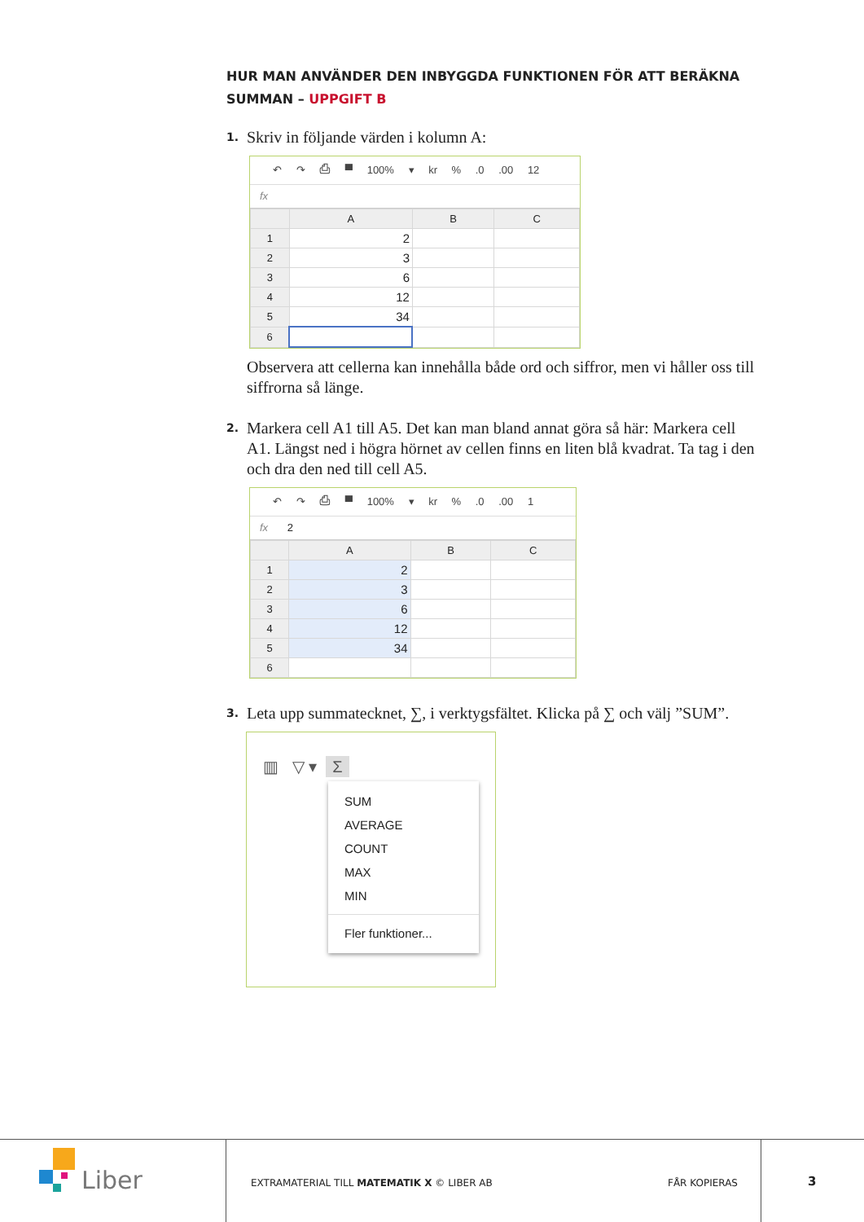HUR MAN ANVÄNDER DEN INBYGGDA FUNKTIONEN FÖR ATT BERÄKNA SUMMAN – UPPGIFT B
1. Skriv in följande värden i kolumn A:
↶ ↷ ⎙ ▀ 100% ▾ kr % .0 .00 12
fx
| | A | B | C |
| --- | --- | --- | --- |
| 1 | 2 | | |
| 2 | 3 | | |
| 3 | 6 | | |
| 4 | 12 | | |
| 5 | 34 | | |
| 6 | | | |
Observera att cellerna kan innehålla både ord och siffror, men vi håller oss till siffrorna så länge.
2. Markera cell A1 till A5. Det kan man bland annat göra så här: Markera cell A1. Längst ned i högra hörnet av cellen finns en liten blå kvadrat. Ta tag i den och dra den ned till cell A5.
↶ ↷ ⎙ ▀ 100% ▾ kr % .0 .00 1
fx 2
| | A | B | C |
| --- | --- | --- | --- |
| 1 | 2 | | |
| 2 | 3 | | |
| 3 | 6 | | |
| 4 | 12 | | |
| 5 | 34 | | |
| 6 | | | |
3. Leta upp summatecknet, ∑, i verktygsfältet. Klicka på ∑ och välj ”SUM”.
▥ ▽ ▾ Σ
SUM
AVERAGE
COUNT
MAX
MIN
Fler funktioner...
Liber
EXTRAMATERIAL TILL MATEMATIK X © LIBER AB
FÅR KOPIERAS 3